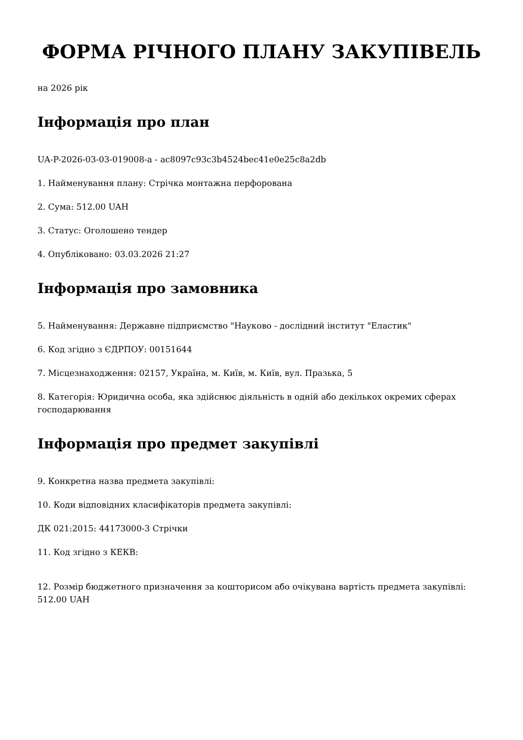ФОРМА РІЧНОГО ПЛАНУ ЗАКУПІВЕЛЬ
на 2026 рік
Інформація про план
UA-P-2026-03-03-019008-a - ac8097c93c3b4524bec41e0e25c8a2db
1. Найменування плану: Стрічка монтажна перфорована
2. Сума: 512.00 UAH
3. Статус: Оголошено тендер
4. Опубліковано: 03.03.2026 21:27
Інформація про замовника
5. Найменування: Державне підприємство "Науково - дослідний інститут "Еластик"
6. Код згідно з ЄДРПОУ: 00151644
7. Місцезнаходження: 02157, Україна, м. Київ, м. Київ, вул. Празька, 5
8. Категорія: Юридична особа, яка здійснює діяльність в одній або декількох окремих сферах господарювання
Інформація про предмет закупівлі
9. Конкретна назва предмета закупівлі:
10. Коди відповідних класифікаторів предмета закупівлі:
ДК 021:2015: 44173000-3 Стрічки
11. Код згідно з КЕКВ:
12. Розмір бюджетного призначення за кошторисом або очікувана вартість предмета закупівлі: 512.00 UAH